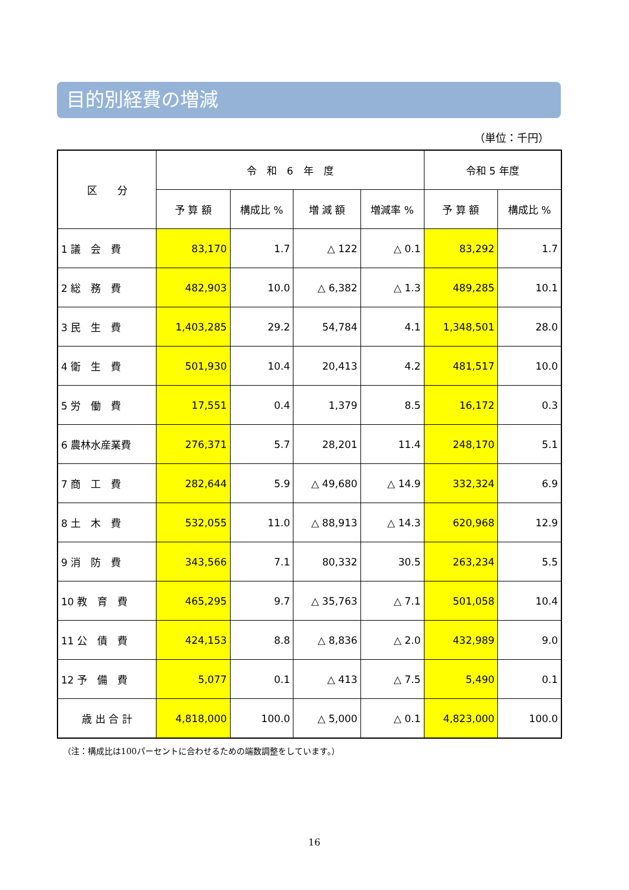目的別経費の増減
（単位：千円）
| 区 分 | 令 和 6 年 度 | | | | 令和 5 年度 | |
| --- | --- | --- | --- | --- | --- | --- |
| | 予 算 額 | 構成比 % | 増 減 額 | 増減率 % | 予 算 額 | 構成比 % |
| 1 議 会 費 | 83,170 | 1.7 | △ 122 | △ 0.1 | 83,292 | 1.7 |
| 2 総 務 費 | 482,903 | 10.0 | △ 6,382 | △ 1.3 | 489,285 | 10.1 |
| 3 民 生 費 | 1,403,285 | 29.2 | 54,784 | 4.1 | 1,348,501 | 28.0 |
| 4 衛 生 費 | 501,930 | 10.4 | 20,413 | 4.2 | 481,517 | 10.0 |
| 5 労 働 費 | 17,551 | 0.4 | 1,379 | 8.5 | 16,172 | 0.3 |
| 6 農林水産業費 | 276,371 | 5.7 | 28,201 | 11.4 | 248,170 | 5.1 |
| 7 商 工 費 | 282,644 | 5.9 | △ 49,680 | △ 14.9 | 332,324 | 6.9 |
| 8 土 木 費 | 532,055 | 11.0 | △ 88,913 | △ 14.3 | 620,968 | 12.9 |
| 9 消 防 費 | 343,566 | 7.1 | 80,332 | 30.5 | 263,234 | 5.5 |
| 10 教 育 費 | 465,295 | 9.7 | △ 35,763 | △ 7.1 | 501,058 | 10.4 |
| 11 公 債 費 | 424,153 | 8.8 | △ 8,836 | △ 2.0 | 432,989 | 9.0 |
| 12 予 備 費 | 5,077 | 0.1 | △ 413 | △ 7.5 | 5,490 | 0.1 |
| 歳 出 合 計 | 4,818,000 | 100.0 | △ 5,000 | △ 0.1 | 4,823,000 | 100.0 |
（注：構成比は100パーセントに合わせるための端数調整をしています。）
16